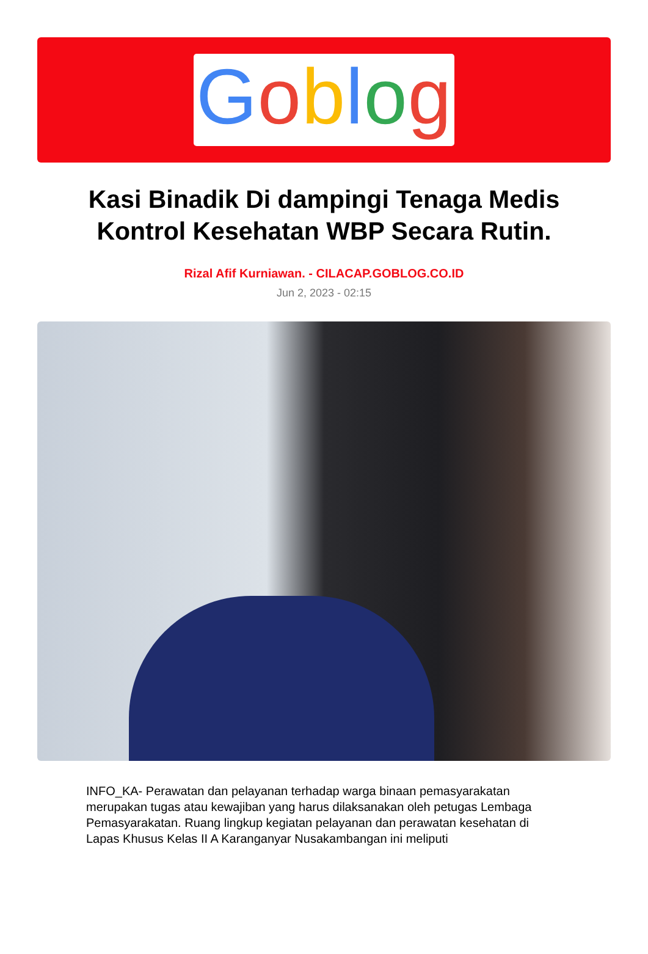Goblog
Kasi Binadik Di dampingi Tenaga Medis Kontrol Kesehatan WBP Secara Rutin.
Rizal Afif Kurniawan. - CILACAP.GOBLOG.CO.ID
Jun 2, 2023 - 02:15
INFO_KA- Perawatan dan pelayanan terhadap warga binaan pemasyarakatan merupakan tugas atau kewajiban yang harus dilaksanakan oleh petugas Lembaga Pemasyarakatan. Ruang lingkup kegiatan pelayanan dan perawatan kesehatan di Lapas Khusus Kelas II A Karanganyar Nusakambangan ini meliputi